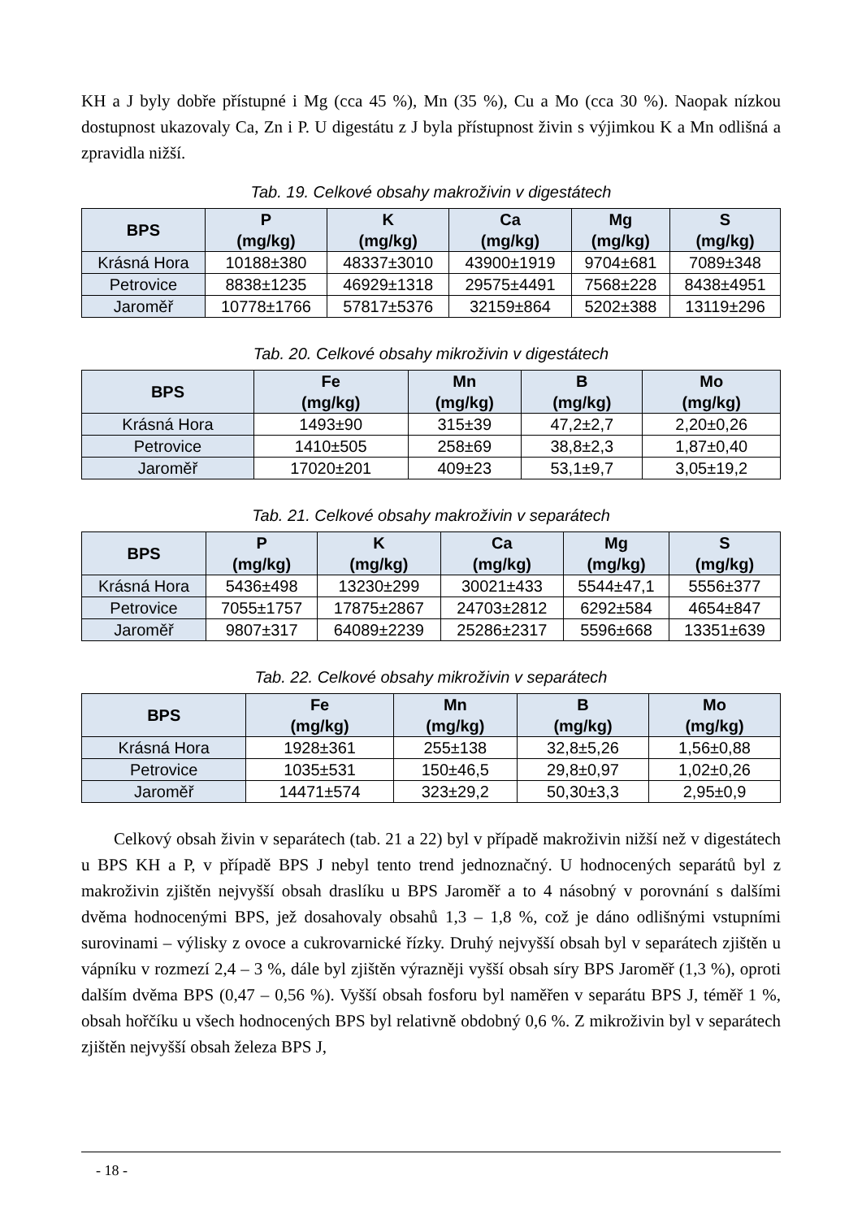KH a J byly dobře přístupné i Mg (cca 45 %), Mn (35 %), Cu a Mo (cca 30 %). Naopak nízkou dostupnost ukazovaly Ca, Zn i P. U digestátu z J byla přístupnost živin s výjimkou K a Mn odlišná a zpravidla nižší.
Tab. 19. Celkové obsahy makroživin v digestátech
| BPS | P (mg/kg) | K (mg/kg) | Ca (mg/kg) | Mg (mg/kg) | S (mg/kg) |
| --- | --- | --- | --- | --- | --- |
| Krásná Hora | 10188±380 | 48337±3010 | 43900±1919 | 9704±681 | 7089±348 |
| Petrovice | 8838±1235 | 46929±1318 | 29575±4491 | 7568±228 | 8438±4951 |
| Jaroměř | 10778±1766 | 57817±5376 | 32159±864 | 5202±388 | 13119±296 |
Tab. 20. Celkové obsahy mikroživin v digestátech
| BPS | Fe (mg/kg) | Mn (mg/kg) | B (mg/kg) | Mo (mg/kg) |
| --- | --- | --- | --- | --- |
| Krásná Hora | 1493±90 | 315±39 | 47,2±2,7 | 2,20±0,26 |
| Petrovice | 1410±505 | 258±69 | 38,8±2,3 | 1,87±0,40 |
| Jaroměř | 17020±201 | 409±23 | 53,1±9,7 | 3,05±19,2 |
Tab. 21. Celkové obsahy makroživin v separátech
| BPS | P (mg/kg) | K (mg/kg) | Ca (mg/kg) | Mg (mg/kg) | S (mg/kg) |
| --- | --- | --- | --- | --- | --- |
| Krásná Hora | 5436±498 | 13230±299 | 30021±433 | 5544±47,1 | 5556±377 |
| Petrovice | 7055±1757 | 17875±2867 | 24703±2812 | 6292±584 | 4654±847 |
| Jaroměř | 9807±317 | 64089±2239 | 25286±2317 | 5596±668 | 13351±639 |
Tab. 22. Celkové obsahy mikroživin v separátech
| BPS | Fe (mg/kg) | Mn (mg/kg) | B (mg/kg) | Mo (mg/kg) |
| --- | --- | --- | --- | --- |
| Krásná Hora | 1928±361 | 255±138 | 32,8±5,26 | 1,56±0,88 |
| Petrovice | 1035±531 | 150±46,5 | 29,8±0,97 | 1,02±0,26 |
| Jaroměř | 14471±574 | 323±29,2 | 50,30±3,3 | 2,95±0,9 |
Celkový obsah živin v separátech (tab. 21 a 22) byl v případě makroživin nižší než v digestátech u BPS KH a P, v případě BPS J nebyl tento trend jednoznačný. U hodnocených separátů byl z makroživin zjištěn nejvyšší obsah draslíku u BPS Jaroměř a to 4 násobný v porovnání s dalšími dvěma hodnocenými BPS, jež dosahovaly obsahů 1,3 – 1,8 %, což je dáno odlišnými vstupními surovinami – výlisky z ovoce a cukrovarnické řízky. Druhý nejvyšší obsah byl v separátech zjištěn u vápníku v rozmezí 2,4 – 3 %, dále byl zjištěn výrazněji vyšší obsah síry BPS Jaroměř (1,3 %), oproti dalším dvěma BPS (0,47 – 0,56 %). Vyšší obsah fosforu byl naměřen v separátu BPS J, téměř 1 %, obsah hořčíku u všech hodnocených BPS byl relativně obdobný 0,6 %. Z mikroživin byl v separátech zjištěn nejvyšší obsah železa BPS J,
- 18 -